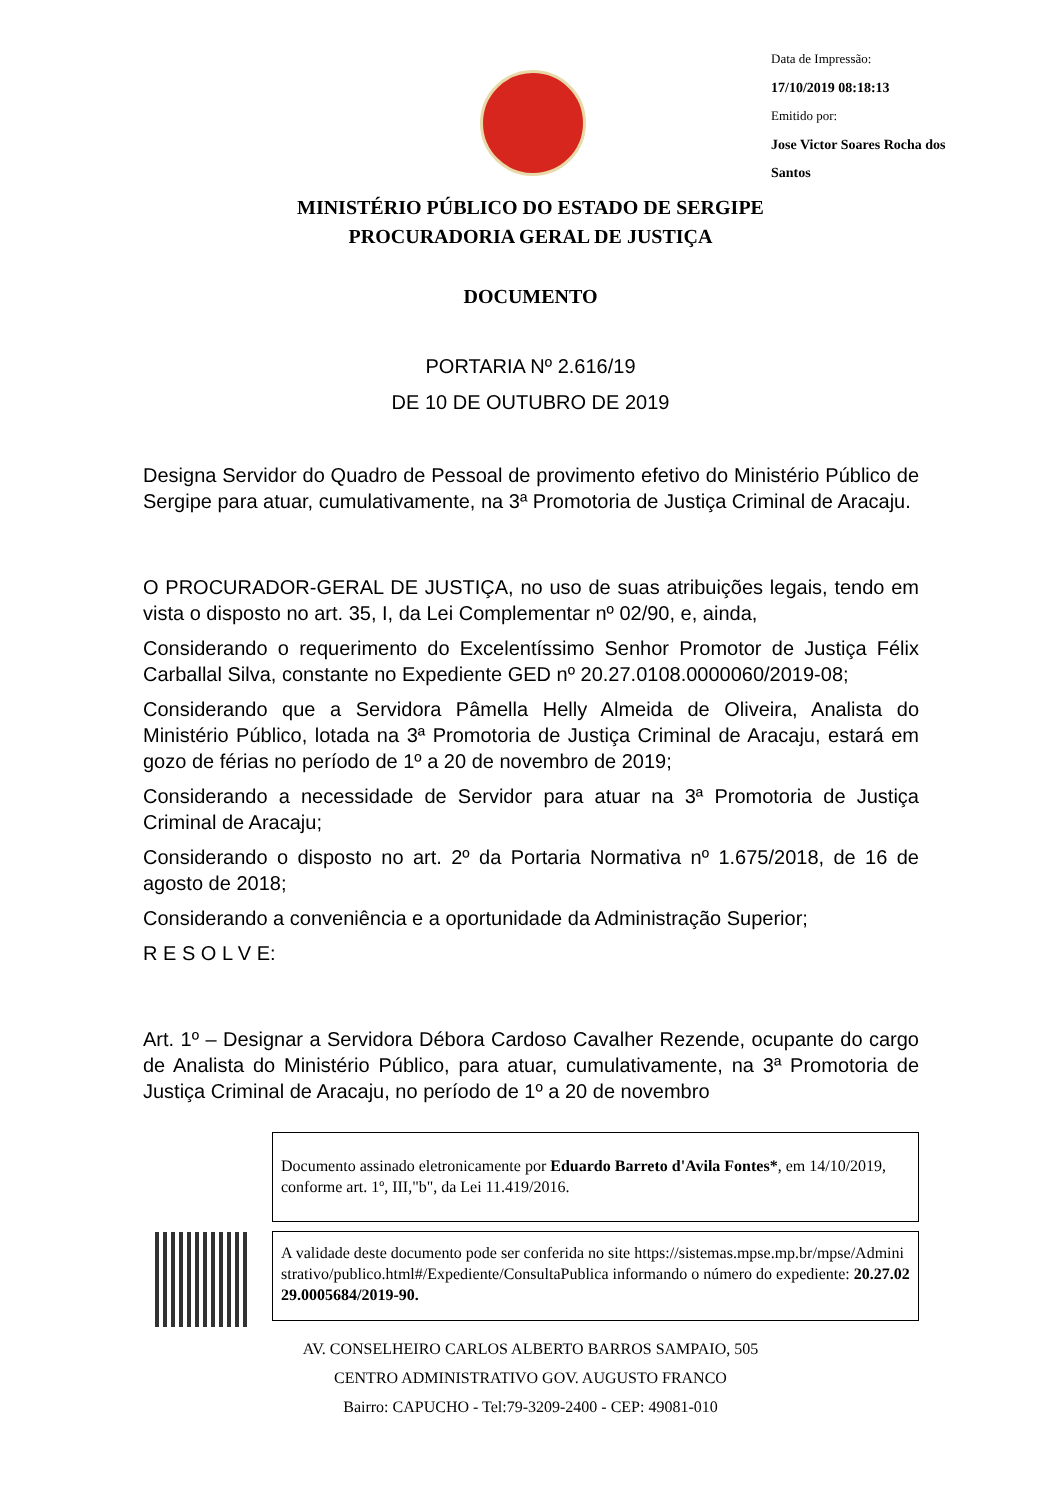Data de Impressão:
17/10/2019 08:18:13
Emitido por:
Jose Victor Soares Rocha dos
Santos
MINISTÉRIO PÚBLICO DO ESTADO DE SERGIPE
PROCURADORIA GERAL DE JUSTIÇA
DOCUMENTO
PORTARIA Nº 2.616/19
DE 10 DE OUTUBRO DE 2019
Designa Servidor do Quadro de Pessoal de provimento efetivo do Ministério Público de Sergipe para atuar, cumulativamente, na 3ª Promotoria de Justiça Criminal de Aracaju.
O PROCURADOR-GERAL DE JUSTIÇA, no uso de suas atribuições legais, tendo em vista o disposto no art. 35, I, da Lei Complementar nº 02/90, e, ainda,
Considerando o requerimento do Excelentíssimo Senhor Promotor de Justiça Félix Carballal Silva, constante no Expediente GED nº 20.27.0108.0000060/2019-08;
Considerando que a Servidora Pâmella Helly Almeida de Oliveira, Analista do Ministério Público, lotada na 3ª Promotoria de Justiça Criminal de Aracaju, estará em gozo de férias no período de 1º a 20 de novembro de 2019;
Considerando a necessidade de Servidor para atuar na 3ª Promotoria de Justiça Criminal de Aracaju;
Considerando o disposto no art. 2º da Portaria Normativa nº 1.675/2018, de 16 de agosto de 2018;
Considerando a conveniência e a oportunidade da Administração Superior;
R E S O L V E:
Art. 1º – Designar a Servidora Débora Cardoso Cavalher Rezende, ocupante do cargo de Analista do Ministério Público, para atuar, cumulativamente, na 3ª Promotoria de Justiça Criminal de Aracaju, no período de 1º a 20 de novembro
Documento assinado eletronicamente por Eduardo Barreto d'Avila Fontes*, em 14/10/2019, conforme art. 1º, III,"b", da Lei 11.419/2016.
A validade deste documento pode ser conferida no site https://sistemas.mpse.mp.br/mpse/Administrativo/publico.html#/Expediente/ConsultaPublica informando o número do expediente: 20.27.0229.0005684/2019-90.
AV. CONSELHEIRO CARLOS ALBERTO BARROS SAMPAIO, 505
CENTRO ADMINISTRATIVO GOV. AUGUSTO FRANCO
Bairro: CAPUCHO - Tel:79-3209-2400 - CEP: 49081-010